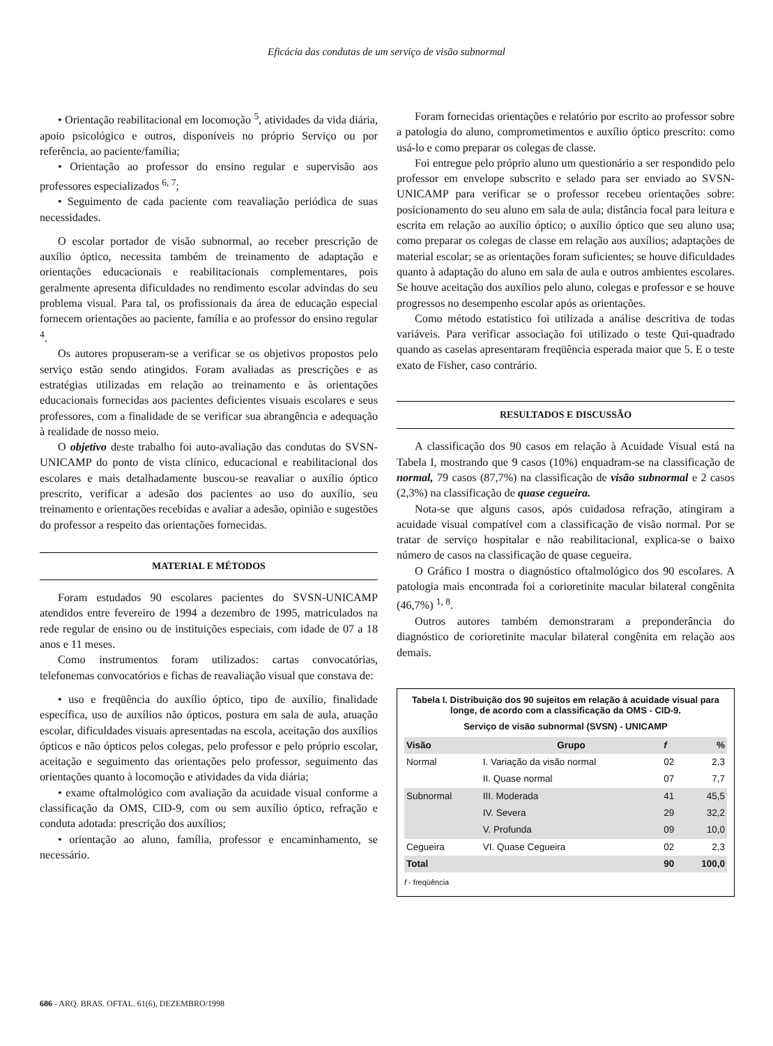Eficácia das condutas de um serviço de visão subnormal
• Orientação reabilitacional em locomoção <sup>5</sup>, atividades da vida diária, apoio psicológico e outros, disponíveis no próprio Serviço ou por referência, ao paciente/família;
• Orientação ao professor do ensino regular e supervisão aos professores especializados <sup>6, 7</sup>;
• Seguimento de cada paciente com reavaliação periódica de suas necessidades.
O escolar portador de visão subnormal, ao receber prescrição de auxílio óptico, necessita também de treinamento de adaptação e orientações educacionais e reabilitacionais complementares, pois geralmente apresenta dificuldades no rendimento escolar advindas do seu problema visual. Para tal, os profissionais da área de educação especial fornecem orientações ao paciente, família e ao professor do ensino regular <sup>4</sup>.
Os autores propuseram-se a verificar se os objetivos propostos pelo serviço estão sendo atingidos. Foram avaliadas as prescrições e as estratégias utilizadas em relação ao treinamento e às orientações educacionais fornecidas aos pacientes deficientes visuais escolares e seus professores, com a finalidade de se verificar sua abrangência e adequação à realidade de nosso meio.
O objetivo deste trabalho foi auto-avaliação das condutas do SVSN-UNICAMP do ponto de vista clínico, educacional e reabilitacional dos escolares e mais detalhadamente buscou-se reavaliar o auxílio óptico prescrito, verificar a adesão dos pacientes ao uso do auxílio, seu treinamento e orientações recebidas e avaliar a adesão, opinião e sugestões do professor a respeito das orientações fornecidas.
MATERIAL E MÉTODOS
Foram estudados 90 escolares pacientes do SVSN-UNICAMP atendidos entre fevereiro de 1994 a dezembro de 1995, matriculados na rede regular de ensino ou de instituições especiais, com idade de 07 a 18 anos e 11 meses.
Como instrumentos foram utilizados: cartas convocatórias, telefonemas convocatórios e fichas de reavaliação visual que constava de:
• uso e freqüência do auxílio óptico, tipo de auxílio, finalidade específica, uso de auxílios não ópticos, postura em sala de aula, atuação escolar, dificuldades visuais apresentadas na escola, aceitação dos auxílios ópticos e não ópticos pelos colegas, pelo professor e pelo próprio escolar, aceitação e seguimento das orientações pelo professor, seguimento das orientações quanto à locomoção e atividades da vida diária;
• exame oftalmológico com avaliação da acuidade visual conforme a classificação da OMS, CID-9, com ou sem auxílio óptico, refração e conduta adotada: prescrição dos auxílios;
• orientação ao aluno, família, professor e encaminhamento, se necessário.
Foram fornecidas orientações e relatório por escrito ao professor sobre a patologia do aluno, comprometimentos e auxílio óptico prescrito: como usá-lo e como preparar os colegas de classe.
Foi entregue pelo próprio aluno um questionário a ser respondido pelo professor em envelope subscrito e selado para ser enviado ao SVSN-UNICAMP para verificar se o professor recebeu orientações sobre: posicionamento do seu aluno em sala de aula; distância focal para leitura e escrita em relação ao auxílio óptico; o auxílio óptico que seu aluno usa; como preparar os colegas de classe em relação aos auxílios; adaptações de material escolar; se as orientações foram suficientes; se houve dificuldades quanto à adaptação do aluno em sala de aula e outros ambientes escolares. Se houve aceitação dos auxílios pelo aluno, colegas e professor e se houve progressos no desempenho escolar após as orientações.
Como método estatístico foi utilizada a análise descritiva de todas variáveis. Para verificar associação foi utilizado o teste Qui-quadrado quando as caselas apresentaram freqüência esperada maior que 5. E o teste exato de Fisher, caso contrário.
RESULTADOS E DISCUSSÃO
A classificação dos 90 casos em relação à Acuidade Visual está na Tabela I, mostrando que 9 casos (10%) enquadram-se na classificação de normal, 79 casos (87,7%) na classificação de visão subnormal e 2 casos (2,3%) na classificação de quase cegueira.
Nota-se que alguns casos, após cuidadosa refração, atingiram a acuidade visual compatível com a classificação de visão normal. Por se tratar de serviço hospitalar e não reabilitacional, explica-se o baixo número de casos na classificação de quase cegueira.
O Gráfico I mostra o diagnóstico oftalmológico dos 90 escolares. A patologia mais encontrada foi a corioretinite macular bilateral congênita (46,7%) <sup>1, 8</sup>.
Outros autores também demonstraram a preponderância do diagnóstico de corioretinite macular bilateral congênita em relação aos demais.
Tabela I. Distribuição dos 90 sujeitos em relação à acuidade visual para longe, de acordo com a classificação da OMS - CID-9.
Serviço de visão subnormal (SVSN) - UNICAMP
| Visão | Grupo | f | % |
| --- | --- | --- | --- |
| Normal | I. Variação da visão normal | 02 | 2,3 |
| | II. Quase normal | 07 | 7,7 |
| Subnormal | III. Moderada | 41 | 45,5 |
| | IV. Severa | 29 | 32,2 |
| | V. Profunda | 09 | 10,0 |
| Cegueira | VI. Quase Cegueira | 02 | 2,3 |
| Total | | 90 | 100,0 |
f - freqüência
686 - ARQ. BRAS. OFTAL. 61(6), DEZEMBRO/1998